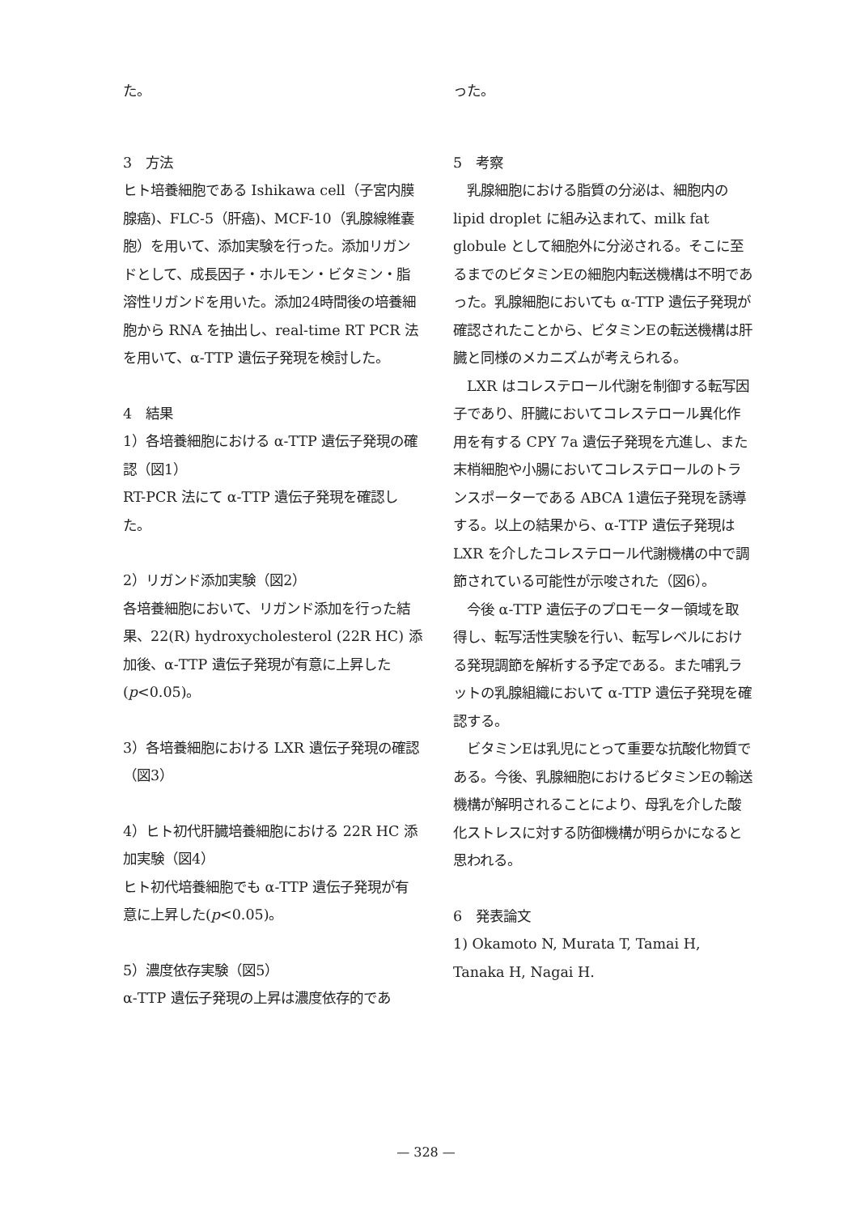た。
3　方法
ヒト培養細胞である Ishikawa cell（子宮内膜腺癌)、FLC-5（肝癌)、MCF-10（乳腺線維嚢胞）を用いて、添加実験を行った。添加リガンドとして、成長因子・ホルモン・ビタミン・脂溶性リガンドを用いた。添加24時間後の培養細胞から RNA を抽出し、real-time RT PCR 法を用いて、α-TTP 遺伝子発現を検討した。
4　結果
1）各培養細胞における α-TTP 遺伝子発現の確認（図1）
RT-PCR 法にて α-TTP 遺伝子発現を確認した。
2）リガンド添加実験（図2）
各培養細胞において、リガンド添加を行った結果、22(R) hydroxycholesterol (22R HC) 添加後、α-TTP 遺伝子発現が有意に上昇した(p<0.05)。
3）各培養細胞における LXR 遺伝子発現の確認（図3）
4）ヒト初代肝臓培養細胞における 22R HC 添加実験（図4）
ヒト初代培養細胞でも α-TTP 遺伝子発現が有意に上昇した(p<0.05)。
5）濃度依存実験（図5）
α-TTP 遺伝子発現の上昇は濃度依存的であ
った。
5　考察
　乳腺細胞における脂質の分泌は、細胞内の lipid droplet に組み込まれて、milk fat globule として細胞外に分泌される。そこに至るまでのビタミンEの細胞内転送機構は不明であった。乳腺細胞においても α-TTP 遺伝子発現が確認されたことから、ビタミンEの転送機構は肝臓と同様のメカニズムが考えられる。
　LXR はコレステロール代謝を制御する転写因子であり、肝臓においてコレステロール異化作用を有する CPY 7a 遺伝子発現を亢進し、また末梢細胞や小腸においてコレステロールのトランスポーターである ABCA 1遺伝子発現を誘導する。以上の結果から、α-TTP 遺伝子発現は LXR を介したコレステロール代謝機構の中で調節されている可能性が示唆された（図6）。
　今後 α-TTP 遺伝子のプロモーター領域を取得し、転写活性実験を行い、転写レベルにおける発現調節を解析する予定である。また哺乳ラットの乳腺組織において α-TTP 遺伝子発現を確認する。
　ビタミンEは乳児にとって重要な抗酸化物質である。今後、乳腺細胞におけるビタミンEの輸送機構が解明されることにより、母乳を介した酸化ストレスに対する防御機構が明らかになると思われる。
6　発表論文
1) Okamoto N, Murata T, Tamai H, Tanaka H, Nagai H.
— 328 —